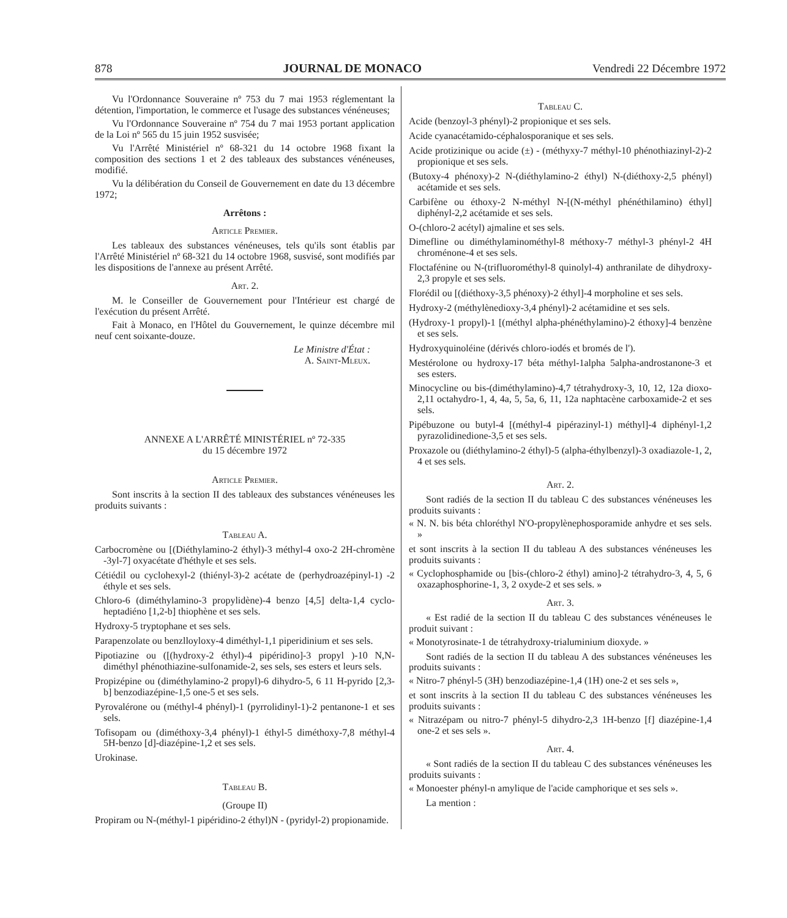878 JOURNAL DE MONACO Vendredi 22 Décembre 1972
Vu l'Ordonnance Souveraine nº 753 du 7 mai 1953 réglementant la détention, l'importation, le commerce et l'usage des substances vénéneuses;
Vu l'Ordonnance Souveraine nº 754 du 7 mai 1953 portant application de la Loi nº 565 du 15 juin 1952 susvisée;
Vu l'Arrêté Ministériel nº 68-321 du 14 octobre 1968 fixant la composition des sections 1 et 2 des tableaux des substances vénéneuses, modifié.
Vu la délibération du Conseil de Gouvernement en date du 13 décembre 1972;
Arrêtons :
Article Premier.
Les tableaux des substances vénéneuses, tels qu'ils sont établis par l'Arrêté Ministériel nº 68-321 du 14 octobre 1968, susvisé, sont modifiés par les dispositions de l'annexe au présent Arrêté.
Art. 2.
M. le Conseiller de Gouvernement pour l'Intérieur est chargé de l'exécution du présent Arrêté.
Fait à Monaco, en l'Hôtel du Gouvernement, le quinze décembre mil neuf cent soixante-douze.
Le Ministre d'État :
A. Saint-Mleux.
ANNEXE A L'ARRÊTÉ MINISTÉRIEL nº 72-335
du 15 décembre 1972
Article Premier.
Sont inscrits à la section II des tableaux des substances vénéneuses les produits suivants :
Tableau A.
Carbocromène ou [(Diéthylamino-2 éthyl)-3 méthyl-4 oxo-2 2H-chromène -3yl-7] oxyacétate d'héthyle et ses sels.
Cétiédil ou cyclohexyl-2 (thiényl-3)-2 acétate de (perhydroazépinyl-1) -2 éthyle et ses sels.
Chloro-6 (diméthylamino-3 propylidène)-4 benzo [4,5] delta-1,4 cyclo-heptadiéno [1,2-b] thiophène et ses sels.
Hydroxy-5 tryptophane et ses sels.
Parapenzolate ou benzlloyloxy-4 diméthyl-1,1 piperidinium et ses sels.
Pipotiazine ou ([(hydroxy-2 éthyl)-4 pipéridino]-3 propyl )-10 N,N-diméthyl phénothiazine-sulfonamide-2, ses sels, ses esters et leurs sels.
Propizépine ou (diméthylamino-2 propyl)-6 dihydro-5, 6 11 H-pyrido [2,3-b] benzodiazépine-1,5 one-5 et ses sels.
Pyrovalérone ou (méthyl-4 phényl)-1 (pyrrolidinyl-1)-2 pentanone-1 et ses sels.
Tofisopam ou (diméthoxy-3,4 phényl)-1 éthyl-5 diméthoxy-7,8 méthyl-4 5H-benzo [d]-diazépine-1,2 et ses sels.
Urokinase.
Tableau B.
(Groupe II)
Propiram ou N-(méthyl-1 pipéridino-2 éthyl)N - (pyridyl-2) propionamide.
Tableau C.
Acide (benzoyl-3 phényl)-2 propionique et ses sels.
Acide cyanacétamido-céphalosporanique et ses sels.
Acide protizinique ou acide (±) - (méthyxy-7 méthyl-10 phénothiazinyl-2)-2 propionique et ses sels.
(Butoxy-4 phénoxy)-2 N-(diéthylamino-2 éthyl) N-(diéthoxy-2,5 phényl) acétamide et ses sels.
Carbifène ou éthoxy-2 N-méthyl N-[(N-méthyl phénéthilamino) éthyl] diphényl-2,2 acétamide et ses sels.
O-(chloro-2 acétyl) ajmaline et ses sels.
Dimefline ou diméthylaminométhyl-8 méthoxy-7 méthyl-3 phényl-2 4H chroménone-4 et ses sels.
Floctafénine ou N-(trifluorométhyl-8 quinolyl-4) anthranilate de dihydroxy-2,3 propyle et ses sels.
Florédil ou [(diéthoxy-3,5 phénoxy)-2 éthyl]-4 morpholine et ses sels.
Hydroxy-2 (méthylènedioxy-3,4 phényl)-2 acétamidine et ses sels.
(Hydroxy-1 propyl)-1 [(méthyl alpha-phénéthylamino)-2 éthoxy]-4 benzène et ses sels.
Hydroxyquinoléine (dérivés chloro-iodés et bromés de l').
Mestérolone ou hydroxy-17 béta méthyl-1alpha 5alpha-androstanone-3 et ses esters.
Minocycline ou bis-(diméthylamino)-4,7 tétrahydroxy-3, 10, 12, 12a dioxo-2,11 octahydro-1, 4, 4a, 5, 5a, 6, 11, 12a naphtacène carboxamide-2 et ses sels.
Pipébuzone ou butyl-4 [(méthyl-4 pipérazinyl-1) méthyl]-4 diphényl-1,2 pyrazolidinedione-3,5 et ses sels.
Proxazole ou (diéthylamino-2 éthyl)-5 (alpha-éthylbenzyl)-3 oxadiazole-1, 2, 4 et ses sels.
Art. 2.
Sont radiés de la section II du tableau C des substances vénéneuses les produits suivants :
« N. N. bis béta chloréthyl N'O-propylènephosporamide anhydre et ses sels. »
et sont inscrits à la section II du tableau A des substances vénéneuses les produits suivants :
« Cyclophosphamide ou [bis-(chloro-2 éthyl) amino]-2 tétrahydro-3, 4, 5, 6 oxazaphosphorine-1, 3, 2 oxyde-2 et ses sels. »
Art. 3.
« Est radié de la section II du tableau C des substances vénéneuses le produit suivant :
« Monotyrosinate-1 de tétrahydroxy-trialuminium dioxyde. »
Sont radiés de la section II du tableau A des substances vénéneuses les produits suivants :
« Nitro-7 phényl-5 (3H) benzodiazépine-1,4 (1H) one-2 et ses sels »,
et sont inscrits à la section II du tableau C des substances vénéneuses les produits suivants :
« Nitrazépam ou nitro-7 phényl-5 dihydro-2,3 1H-benzo [f] diazépine-1,4 one-2 et ses sels ».
Art. 4.
« Sont radiés de la section II du tableau C des substances vénéneuses les produits suivants :
« Monoester phényl-n amylique de l'acide camphorique et ses sels ».
La mention :